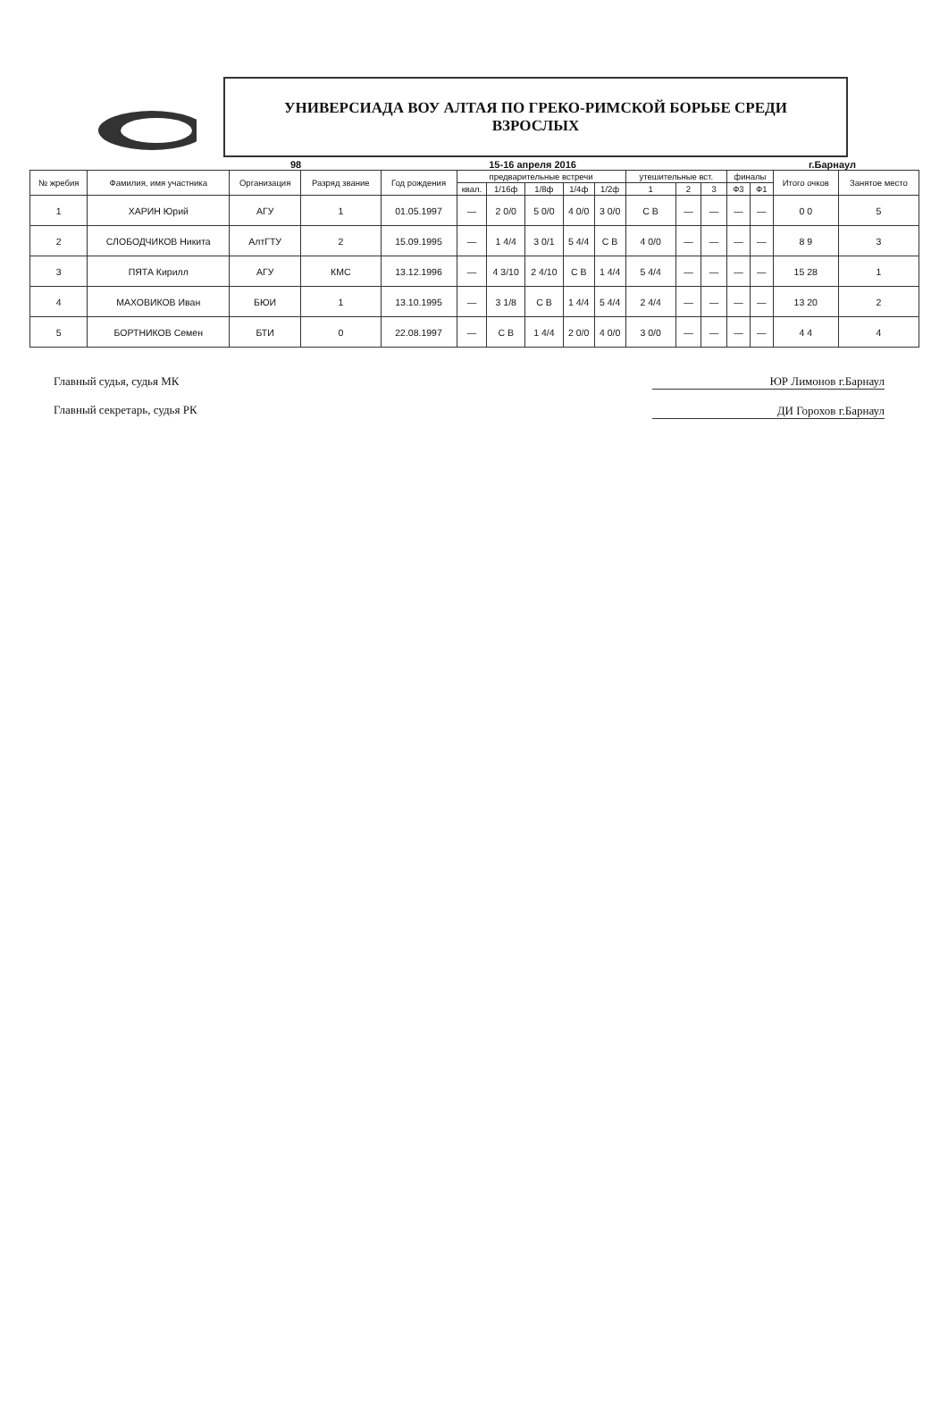УНИВЕРСИАДА ВОУ АЛТАЯ ПО ГРЕКО-РИМСКОЙ БОРЬБЕ СРЕДИ
ВЗРОСЛЫХ
98 15-16 апреля 2016 г.Барнаул
| № жребия | Фамилия, имя участника | Организация | Разряд звание | Год рождения | предварительные встречи | | | | | утешительные вст. | | | финалы | | Итого очков | Занятое место |
| --- | --- | --- | --- | --- | --- | --- | --- | --- | --- | --- | --- | --- | --- | --- | --- | --- |
| | | | | | квал. | 1/16ф | 1/8ф | 1/4ф | 1/2ф | 1 | 2 | 3 | Ф3 | Ф1 | | |
| 1 | ХАРИН Юрий | АГУ | 1 | 01.05.1997 | — | 2 0/0 | 5 0/0 | 4 0/0 | 3 0/0 | С В | — | — | — | — | 0 0 | 5 |
| 2 | СЛОБОДЧИКОВ Никита | АлтГТУ | 2 | 15.09.1995 | — | 1 4/4 | 3 0/1 | 5 4/4 | С В | 4 0/0 | — | — | — | — | 8 9 | 3 |
| 3 | ПЯТА Кирилл | АГУ | КМС | 13.12.1996 | — | 4 3/10 | 2 4/10 | С В | 1 4/4 | 5 4/4 | — | — | — | — | 15 28 | 1 |
| 4 | МАХОВИКОВ Иван | БЮИ | 1 | 13.10.1995 | — | 3 1/8 | С В | 1 4/4 | 5 4/4 | 2 4/4 | — | — | — | — | 13 20 | 2 |
| 5 | БОРТНИКОВ Семен | БТИ | 0 | 22.08.1997 | — | С В | 1 4/4 | 2 0/0 | 4 0/0 | 3 0/0 | — | — | — | — | 4 4 | 4 |
Главный судья, судья МК
Главный секретарь, судья РК
ЮР Лимонов г.Барнаул
ДИ Горохов г.Барнаул